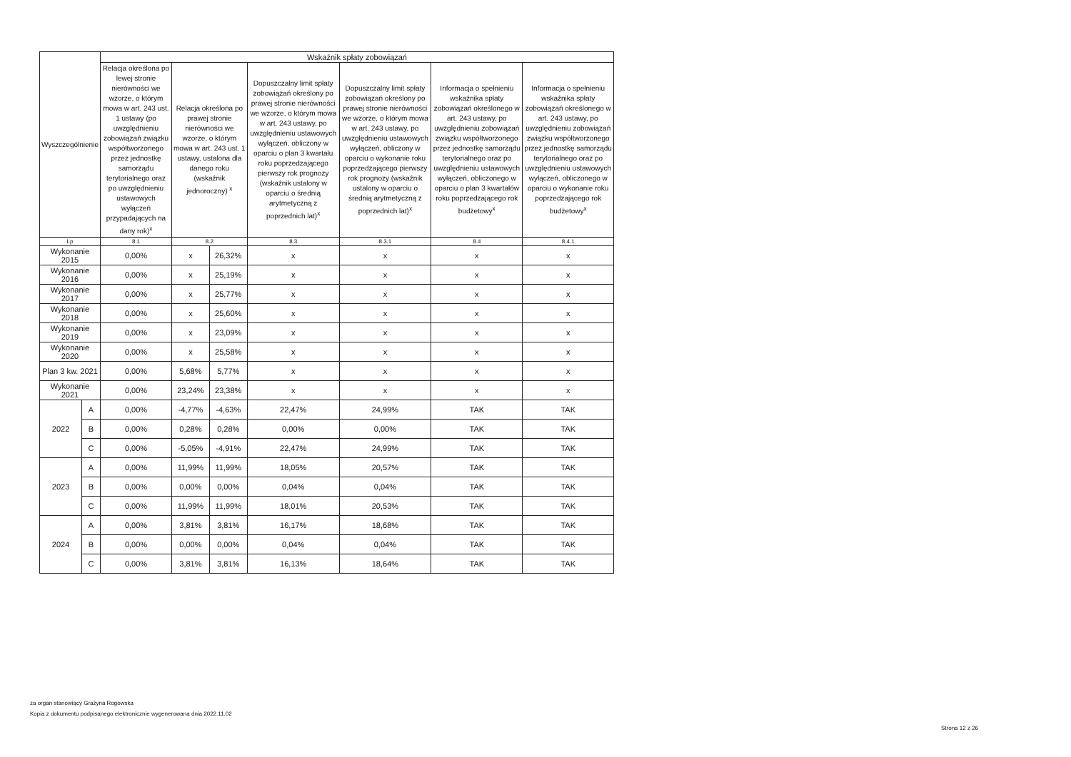| Wyszczególnienie | | Wskaźnik spłaty zobowiązań | | | | | | |
| --- | --- | --- | --- | --- | --- | --- | --- | --- |
| | | Relacja określona po lewej stronie nierówności we wzorze, o którym mowa w art. 243 ust. 1 ustawy (po uwzględnieniu zobowiązań związku współtworzonego przez jednostkę samorządu terytorialnego oraz po uwzględnieniu ustawowych wyłączeń przypadających na dany rok)<sup>x</sup> | Relacja określona po prawej stronie nierówności we wzorze, o którym mowa w art. 243 ust. 1 ustawy, ustalona dla danego roku (wskaźnik jednoroczny) <sup>x</sup> | | Dopuszczalny limit spłaty zobowiązań określony po prawej stronie nierówności we wzorze, o którym mowa w art. 243 ustawy, po uwzględnieniu ustawowych wyłączeń, obliczony w oparciu o plan 3 kwartału roku poprzedzającego pierwszy rok prognozy (wskaźnik ustalony w oparciu o średnią arytmetyczną z poprzednich lat)<sup>x</sup> | Dopuszczalny limit spłaty zobowiązań określony po prawej stronie nierówności we wzorze, o którym mowa w art. 243 ustawy, po uwzględnieniu ustawowych wyłączeń, obliczony w oparciu o wykonanie roku poprzedzającego pierwszy rok prognozy (wskaźnik ustalony w oparciu o średnią arytmetyczną z poprzednich lat)<sup>x</sup> | Informacja o spełnieniu wskaźnika spłaty zobowiązań określonego w art. 243 ustawy, po uwzględnieniu zobowiązań związku współtworzonego przez jednostkę samorządu terytorialnego oraz po uwzględnieniu ustawowych wyłączeń, obliczonego w oparciu o plan 3 kwartałów roku poprzedzającego rok budżetowy<sup>x</sup> | Informacja o spełnieniu wskaźnika spłaty zobowiązań określonego w art. 243 ustawy, po uwzględnieniu zobowiązań związku współtworzonego przez jednostkę samorządu terytorialnego oraz po uwzględnieniu ustawowych wyłączeń, obliczonego w oparciu o wykonanie roku poprzedzającego rok budżetowy<sup>x</sup> |
| Lp | | 8.1 | 8.2 | | 8.3 | 8.3.1 | 8.4 | 8.4.1 |
| Wykonanie 2015 | | 0,00% | x | 26,32% | x | x | x | x |
| Wykonanie 2016 | | 0,00% | x | 25,19% | x | x | x | x |
| Wykonanie 2017 | | 0,00% | x | 25,77% | x | x | x | x |
| Wykonanie 2018 | | 0,00% | x | 25,60% | x | x | x | x |
| Wykonanie 2019 | | 0,00% | x | 23,09% | x | x | x | x |
| Wykonanie 2020 | | 0,00% | x | 25,58% | x | x | x | x |
| Plan 3 kw. 2021 | | 0,00% | 5,68% | 5,77% | x | x | x | x |
| Wykonanie 2021 | | 0,00% | 23,24% | 23,38% | x | x | x | x |
| 2022 | A | 0,00% | -4,77% | -4,63% | 22,47% | 24,99% | TAK | TAK |
| | B | 0,00% | 0,28% | 0,28% | 0,00% | 0,00% | TAK | TAK |
| | C | 0,00% | -5,05% | -4,91% | 22,47% | 24,99% | TAK | TAK |
| 2023 | A | 0,00% | 11,99% | 11,99% | 18,05% | 20,57% | TAK | TAK |
| | B | 0,00% | 0,00% | 0,00% | 0,04% | 0,04% | TAK | TAK |
| | C | 0,00% | 11,99% | 11,99% | 18,01% | 20,53% | TAK | TAK |
| 2024 | A | 0,00% | 3,81% | 3,81% | 16,17% | 18,68% | TAK | TAK |
| | B | 0,00% | 0,00% | 0,00% | 0,04% | 0,04% | TAK | TAK |
| | C | 0,00% | 3,81% | 3,81% | 16,13% | 18,64% | TAK | TAK |
za organ stanowiący Grażyna Rogowska
Kopia z dokumentu podpisanego elektronicznie wygenerowana dnia 2022.11.02
Strona 12 z 26